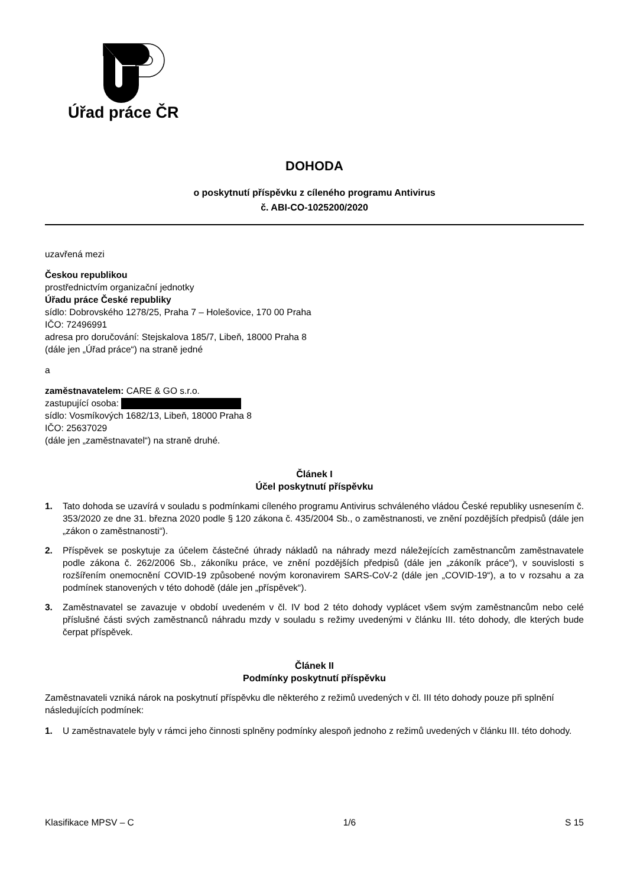Úřad práce ČR
DOHODA
o poskytnutí příspěvku z cíleného programu Antivirus
č. ABI-CO-1025200/2020
uzavřená mezi
Českou republikou
prostřednictvím organizační jednotky
Úřadu práce České republiky
sídlo: Dobrovského 1278/25, Praha 7 – Holešovice, 170 00 Praha
IČO: 72496991
adresa pro doručování: Stejskalova 185/7, Libeň, 18000 Praha 8
(dále jen „Úřad práce“) na straně jedné
a
zaměstnavatelem: CARE & GO s.r.o.
zastupující osoba:
sídlo: Vosmíkových 1682/13, Libeň, 18000 Praha 8
IČO: 25637029
(dále jen „zaměstnavatel“) na straně druhé.
Článek I
Účel poskytnutí příspěvku
1. Tato dohoda se uzavírá v souladu s podmínkami cíleného programu Antivirus schváleného vládou České republiky usnesením č. 353/2020 ze dne 31. března 2020 podle § 120 zákona č. 435/2004 Sb., o zaměstnanosti, ve znění pozdějších předpisů (dále jen „zákon o zaměstnanosti“).
2. Příspěvek se poskytuje za účelem částečné úhrady nákladů na náhrady mezd náležejících zaměstnancům zaměstnavatele podle zákona č. 262/2006 Sb., zákoníku práce, ve znění pozdějších předpisů (dále jen „zákoník práce“), v souvislosti s rozšířením onemocnění COVID-19 způsobené novým koronavirem SARS-CoV-2 (dále jen „COVID-19“), a to v rozsahu a za podmínek stanovených v této dohodě (dále jen „příspěvek“).
3. Zaměstnavatel se zavazuje v období uvedeném v čl. IV bod 2 této dohody vyplácet všem svým zaměstnancům nebo celé příslušné části svých zaměstnanců náhradu mzdy v souladu s režimy uvedenými v článku III. této dohody, dle kterých bude čerpat příspěvek.
Článek II
Podmínky poskytnutí příspěvku
Zaměstnavateli vzniká nárok na poskytnutí příspěvku dle některého z režimů uvedených v čl. III této dohody pouze při splnění následujících podmínek:
1. U zaměstnavatele byly v rámci jeho činnosti splněny podmínky alespoň jednoho z režimů uvedených v článku III. této dohody.
Klasifikace MPSV – C 1/6 S 15